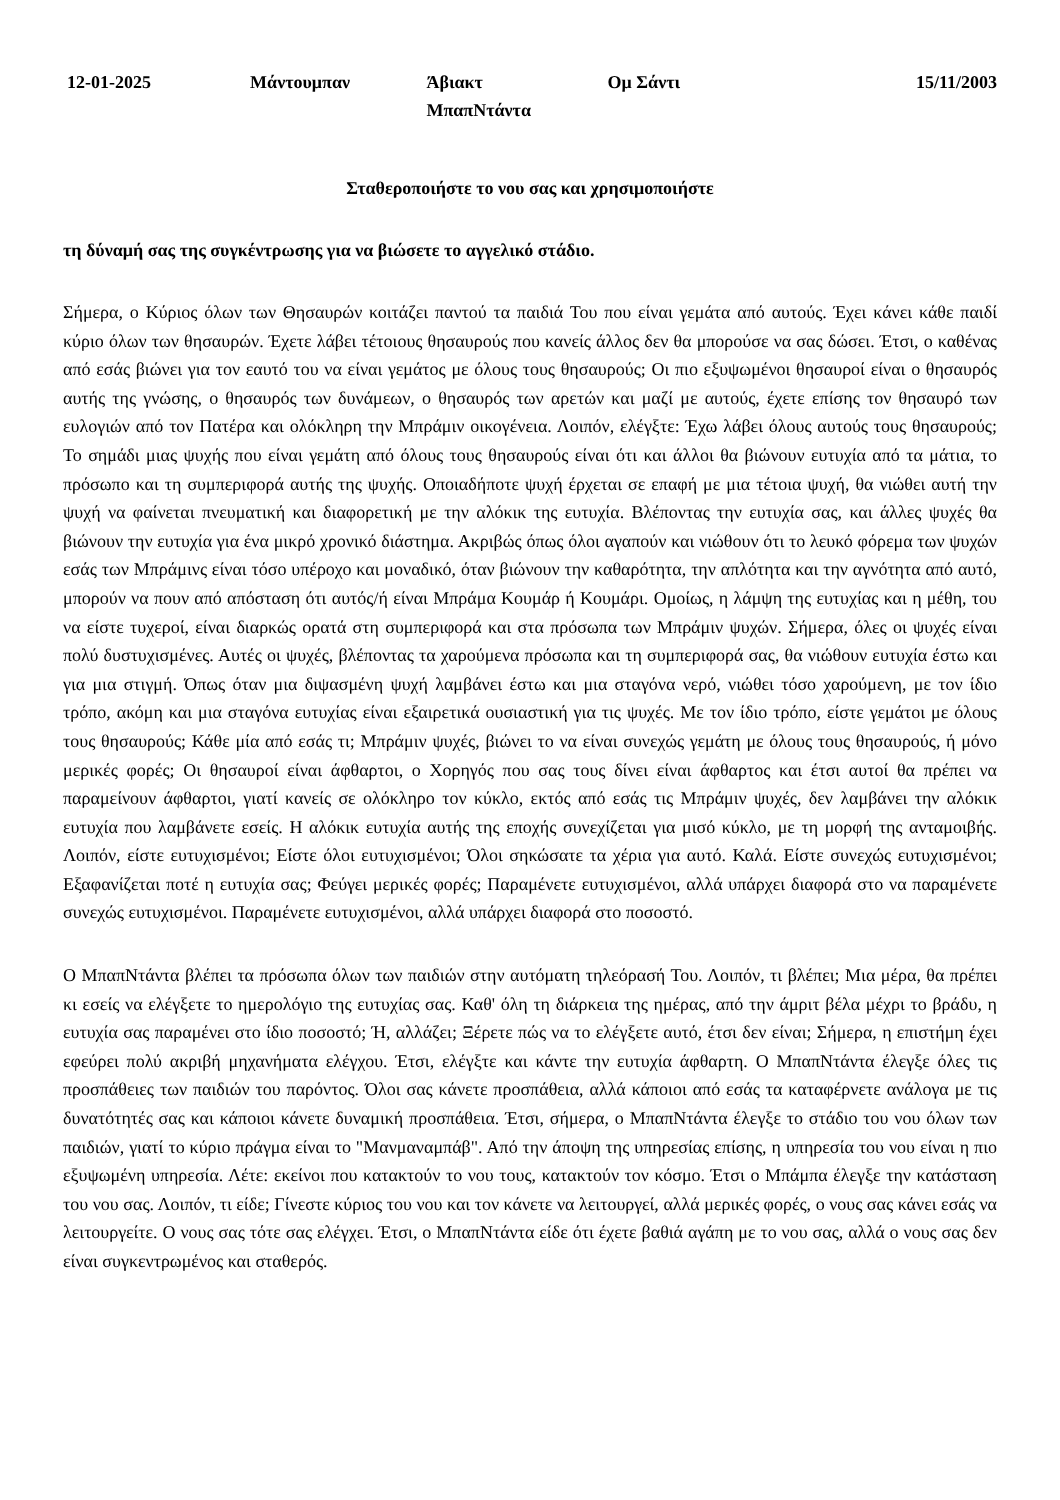12-01-2025 Μάντουμπαν Άβιακτ
ΜπαπΝτάντα
Ομ Σάντι 15/11/2003
Σταθεροποιήστε το νου σας και χρησιμοποιήστε
τη δύναμή σας της συγκέντρωσης για να βιώσετε το αγγελικό στάδιο.
Σήμερα, ο Κύριος όλων των Θησαυρών κοιτάζει παντού τα παιδιά Του που είναι γεμάτα από αυτούς. Έχει κάνει κάθε παιδί κύριο όλων των θησαυρών. Έχετε λάβει τέτοιους θησαυρούς που κανείς άλλος δεν θα μπορούσε να σας δώσει. Έτσι, ο καθένας από εσάς βιώνει για τον εαυτό του να είναι γεμάτος με όλους τους θησαυρούς; Οι πιο εξυψωμένοι θησαυροί είναι ο θησαυρός αυτής της γνώσης, ο θησαυρός των δυνάμεων, ο θησαυρός των αρετών και μαζί με αυτούς, έχετε επίσης τον θησαυρό των ευλογιών από τον Πατέρα και ολόκληρη την Μπράμιν οικογένεια. Λοιπόν, ελέγξτε: Έχω λάβει όλους αυτούς τους θησαυρούς; Το σημάδι μιας ψυχής που είναι γεμάτη από όλους τους θησαυρούς είναι ότι και άλλοι θα βιώνουν ευτυχία από τα μάτια, το πρόσωπο και τη συμπεριφορά αυτής της ψυχής. Οποιαδήποτε ψυχή έρχεται σε επαφή με μια τέτοια ψυχή, θα νιώθει αυτή την ψυχή να φαίνεται πνευματική και διαφορετική με την αλόκικ της ευτυχία. Βλέποντας την ευτυχία σας, και άλλες ψυχές θα βιώνουν την ευτυχία για ένα μικρό χρονικό διάστημα. Ακριβώς όπως όλοι αγαπούν και νιώθουν ότι το λευκό φόρεμα των ψυχών εσάς των Μπράμινς είναι τόσο υπέροχο και μοναδικό, όταν βιώνουν την καθαρότητα, την απλότητα και την αγνότητα από αυτό, μπορούν να πουν από απόσταση ότι αυτός/ή είναι Μπράμα Κουμάρ ή Κουμάρι. Ομοίως, η λάμψη της ευτυχίας και η μέθη, του να είστε τυχεροί, είναι διαρκώς ορατά στη συμπεριφορά και στα πρόσωπα των Μπράμιν ψυχών. Σήμερα, όλες οι ψυχές είναι πολύ δυστυχισμένες. Αυτές οι ψυχές, βλέποντας τα χαρούμενα πρόσωπα και τη συμπεριφορά σας, θα νιώθουν ευτυχία έστω και για μια στιγμή. Όπως όταν μια διψασμένη ψυχή λαμβάνει έστω και μια σταγόνα νερό, νιώθει τόσο χαρούμενη, με τον ίδιο τρόπο, ακόμη και μια σταγόνα ευτυχίας είναι εξαιρετικά ουσιαστική για τις ψυχές. Με τον ίδιο τρόπο, είστε γεμάτοι με όλους τους θησαυρούς; Κάθε μία από εσάς τι; Μπράμιν ψυχές, βιώνει το να είναι συνεχώς γεμάτη με όλους τους θησαυρούς, ή μόνο μερικές φορές; Οι θησαυροί είναι άφθαρτοι, ο Χορηγός που σας τους δίνει είναι άφθαρτος και έτσι αυτοί θα πρέπει να παραμείνουν άφθαρτοι, γιατί κανείς σε ολόκληρο τον κύκλο, εκτός από εσάς τις Μπράμιν ψυχές, δεν λαμβάνει την αλόκικ ευτυχία που λαμβάνετε εσείς. Η αλόκικ ευτυχία αυτής της εποχής συνεχίζεται για μισό κύκλο, με τη μορφή της ανταμοιβής. Λοιπόν, είστε ευτυχισμένοι; Είστε όλοι ευτυχισμένοι; Όλοι σηκώσατε τα χέρια για αυτό. Καλά. Είστε συνεχώς ευτυχισμένοι; Εξαφανίζεται ποτέ η ευτυχία σας; Φεύγει μερικές φορές; Παραμένετε ευτυχισμένοι, αλλά υπάρχει διαφορά στο να παραμένετε συνεχώς ευτυχισμένοι. Παραμένετε ευτυχισμένοι, αλλά υπάρχει διαφορά στο ποσοστό.
Ο ΜπαπΝτάντα βλέπει τα πρόσωπα όλων των παιδιών στην αυτόματη τηλεόρασή Του. Λοιπόν, τι βλέπει; Μια μέρα, θα πρέπει κι εσείς να ελέγξετε το ημερολόγιο της ευτυχίας σας. Καθ' όλη τη διάρκεια της ημέρας, από την άμριτ βέλα μέχρι το βράδυ, η ευτυχία σας παραμένει στο ίδιο ποσοστό; Ή, αλλάζει; Ξέρετε πώς να το ελέγξετε αυτό, έτσι δεν είναι; Σήμερα, η επιστήμη έχει εφεύρει πολύ ακριβή μηχανήματα ελέγχου. Έτσι, ελέγξτε και κάντε την ευτυχία άφθαρτη. Ο ΜπαπΝτάντα έλεγξε όλες τις προσπάθειες των παιδιών του παρόντος. Όλοι σας κάνετε προσπάθεια, αλλά κάποιοι από εσάς τα καταφέρνετε ανάλογα με τις δυνατότητές σας και κάποιοι κάνετε δυναμική προσπάθεια. Έτσι, σήμερα, ο ΜπαπΝτάντα έλεγξε το στάδιο του νου όλων των παιδιών, γιατί το κύριο πράγμα είναι το "Μανμαναμπάβ". Από την άποψη της υπηρεσίας επίσης, η υπηρεσία του νου είναι η πιο εξυψωμένη υπηρεσία. Λέτε: εκείνοι που κατακτούν το νου τους, κατακτούν τον κόσμο. Έτσι ο Μπάμπα έλεγξε την κατάσταση του νου σας. Λοιπόν, τι είδε; Γίνεστε κύριος του νου και τον κάνετε να λειτουργεί, αλλά μερικές φορές, ο νους σας κάνει εσάς να λειτουργείτε. Ο νους σας τότε σας ελέγχει. Έτσι, ο ΜπαπΝτάντα είδε ότι έχετε βαθιά αγάπη με το νου σας, αλλά ο νους σας δεν είναι συγκεντρωμένος και σταθερός.